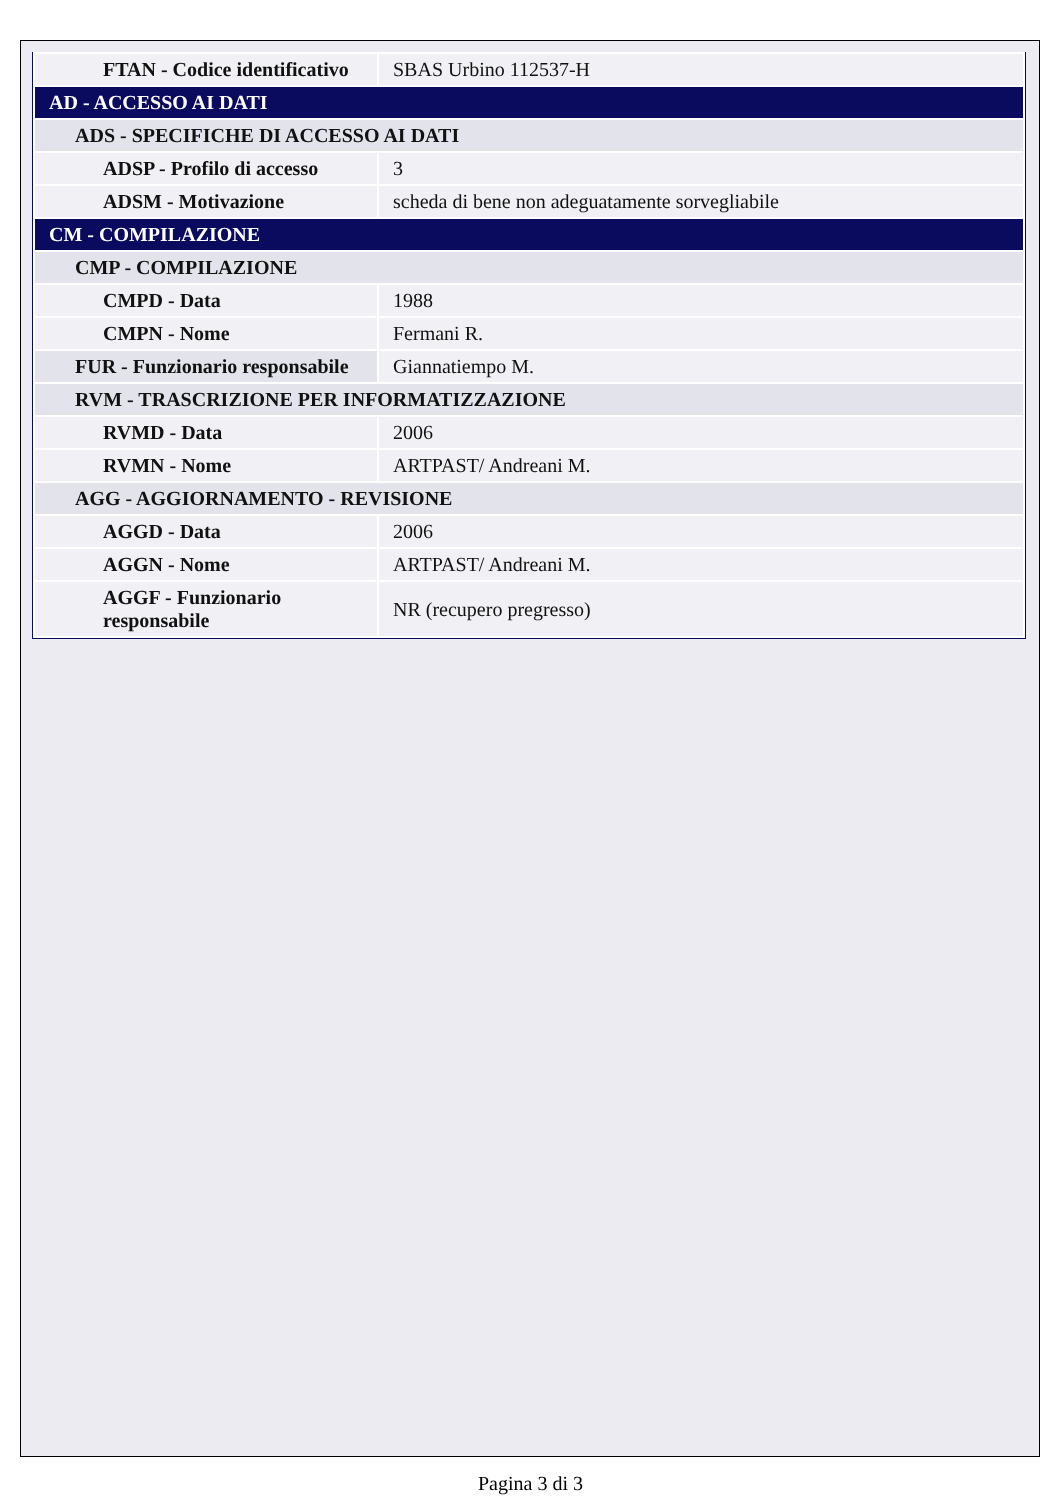| FTAN - Codice identificativo | SBAS Urbino 112537-H |
| AD - ACCESSO AI DATI | |
| ADS - SPECIFICHE DI ACCESSO AI DATI | |
| ADSP - Profilo di accesso | 3 |
| ADSM - Motivazione | scheda di bene non adeguatamente sorvegliabile |
| CM - COMPILAZIONE | |
| CMP - COMPILAZIONE | |
| CMPD - Data | 1988 |
| CMPN - Nome | Fermani R. |
| FUR - Funzionario responsabile | Giannatiempo M. |
| RVM - TRASCRIZIONE PER INFORMATIZZAZIONE | |
| RVMD - Data | 2006 |
| RVMN - Nome | ARTPAST/ Andreani M. |
| AGG - AGGIORNAMENTO - REVISIONE | |
| AGGD - Data | 2006 |
| AGGN - Nome | ARTPAST/ Andreani M. |
| AGGF - Funzionario responsabile | NR (recupero pregresso) |
Pagina 3 di 3